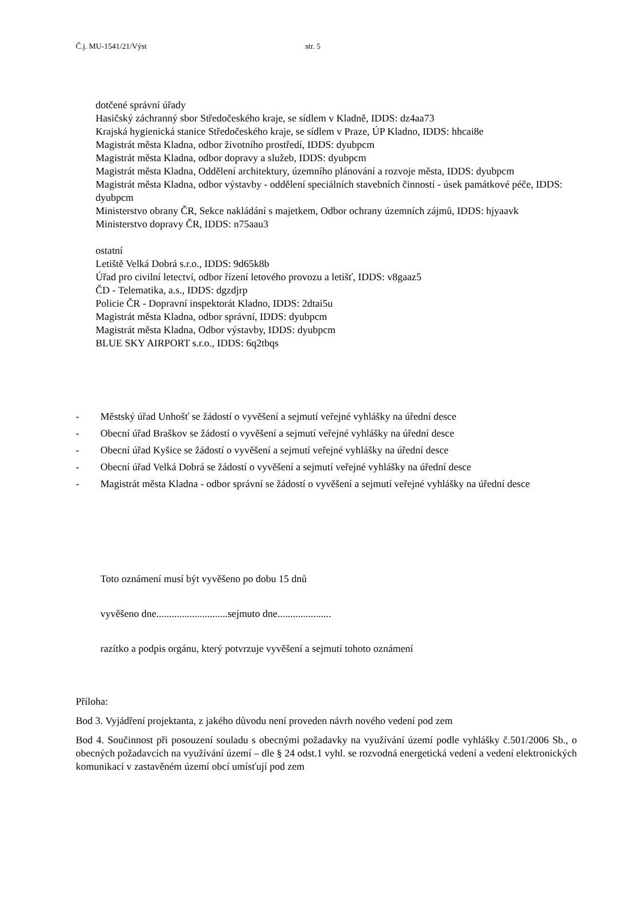Č.j. MU-1541/21/Výst str. 5
dotčené správní úřady
Hasičský záchranný sbor Středočeského kraje, se sídlem v Kladně, IDDS: dz4aa73
Krajská hygienická stanice Středočeského kraje, se sídlem v Praze, ÚP Kladno, IDDS: hhcai8e
Magistrát města Kladna, odbor životního prostředí, IDDS: dyubpcm
Magistrát města Kladna, odbor dopravy a služeb, IDDS: dyubpcm
Magistrát města Kladna, Oddělení architektury, územního plánování a rozvoje města, IDDS: dyubpcm
Magistrát města Kladna, odbor výstavby - oddělení speciálních stavebních činností - úsek památkové péče, IDDS: dyubpcm
Ministerstvo obrany ČR, Sekce nakládání s majetkem, Odbor ochrany územních zájmů, IDDS: hjyaavk
Ministerstvo dopravy ČR, IDDS: n75aau3
ostatní
Letiště Velká Dobrá s.r.o., IDDS: 9d65k8b
Úřad pro civilní letectví, odbor řízení letového provozu a letišť, IDDS: v8gaaz5
ČD - Telematika, a.s., IDDS: dgzdjrp
Policie ČR - Dopravní inspektorát Kladno, IDDS: 2dtai5u
Magistrát města Kladna, odbor správní, IDDS: dyubpcm
Magistrát města Kladna, Odbor výstavby, IDDS: dyubpcm
BLUE SKY AIRPORT s.r.o., IDDS: 6q2tbqs
- Městský úřad Unhošť se žádostí o vyvěšení a sejmutí veřejné vyhlášky na úřední desce
- Obecní úřad Braškov se žádostí o vyvěšení a sejmutí veřejné vyhlášky na úřední desce
- Obecní úřad Kyšice se žádostí o vyvěšení a sejmutí veřejné vyhlášky na úřední desce
- Obecní úřad Velká Dobrá se žádostí o vyvěšení a sejmutí veřejné vyhlášky na úřední desce
- Magistrát města Kladna - odbor správní se žádostí o vyvěšení a sejmutí veřejné vyhlášky na úřední desce
Toto oznámení musí být vyvěšeno po dobu 15 dnů
vyvěšeno dne............................sejmuto dne.....................
razítko a podpis orgánu, který potvrzuje vyvěšení a sejmutí tohoto oznámení
Příloha:
Bod 3. Vyjádření projektanta, z jakého důvodu není proveden návrh nového vedení pod zem
Bod 4. Součinnost při posouzení souladu s obecnými požadavky na využívání území podle vyhlášky č.501/2006 Sb., o obecných požadavcích na využívání území – dle § 24 odst.1 vyhl. se rozvodná energetická vedení a vedení elektronických komunikací v zastavěném území obcí umísťují pod zem